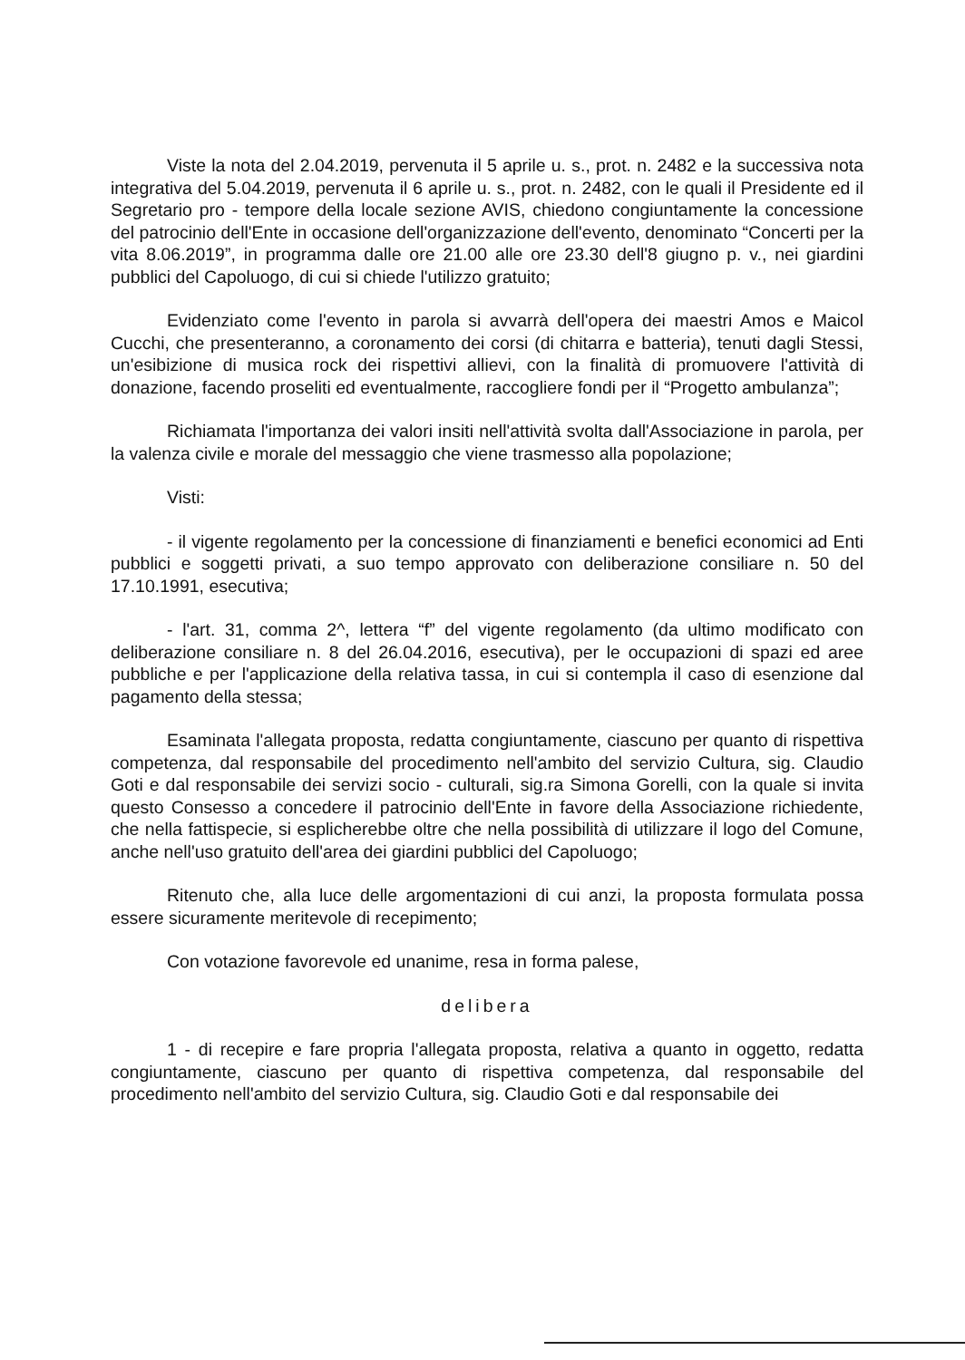Viste la nota del 2.04.2019, pervenuta il 5 aprile u. s., prot. n. 2482 e la successiva nota integrativa del 5.04.2019, pervenuta il 6 aprile u. s., prot. n. 2482, con le quali il Presidente ed il Segretario pro - tempore della locale sezione AVIS, chiedono congiuntamente la concessione del patrocinio dell'Ente in occasione dell'organizzazione dell'evento, denominato “Concerti per la vita 8.06.2019”, in programma dalle ore 21.00 alle ore 23.30 dell'8 giugno p. v., nei giardini pubblici del Capoluogo, di cui si chiede l'utilizzo gratuito;
Evidenziato come l'evento in parola si avvarrà dell'opera dei maestri Amos e Maicol Cucchi, che presenteranno, a coronamento dei corsi (di chitarra e batteria), tenuti dagli Stessi, un'esibizione di musica rock dei rispettivi allievi, con la finalità di promuovere l'attività di donazione, facendo proseliti ed eventualmente, raccogliere fondi per il “Progetto ambulanza”;
Richiamata l'importanza dei valori insiti nell'attività svolta dall'Associazione in parola, per la valenza civile e morale del messaggio che viene trasmesso alla popolazione;
Visti:
- il vigente regolamento per la concessione di finanziamenti e benefici economici ad Enti pubblici e soggetti privati, a suo tempo approvato con deliberazione consiliare n. 50 del 17.10.1991, esecutiva;
- l'art. 31, comma 2^, lettera “f” del vigente regolamento (da ultimo modificato con deliberazione consiliare n. 8 del 26.04.2016, esecutiva), per le occupazioni di spazi ed aree pubbliche e per l'applicazione della relativa tassa, in cui si contempla il caso di esenzione dal pagamento della stessa;
Esaminata l'allegata proposta, redatta congiuntamente, ciascuno per quanto di rispettiva competenza, dal responsabile del procedimento nell'ambito del servizio Cultura, sig. Claudio Goti e dal responsabile dei servizi socio - culturali, sig.ra Simona Gorelli, con la quale si invita questo Consesso a concedere il patrocinio dell'Ente in favore della Associazione richiedente, che nella fattispecie, si esplicherebbe oltre che nella possibilità di utilizzare il logo del Comune, anche nell'uso gratuito dell'area dei giardini pubblici del Capoluogo;
Ritenuto che, alla luce delle argomentazioni di cui anzi, la proposta formulata possa essere sicuramente meritevole di recepimento;
Con votazione favorevole ed unanime, resa in forma palese,
delibera
1 - di recepire e fare propria l'allegata proposta, relativa a quanto in oggetto, redatta congiuntamente, ciascuno per quanto di rispettiva competenza, dal responsabile del procedimento nell'ambito del servizio Cultura, sig. Claudio Goti e dal responsabile dei